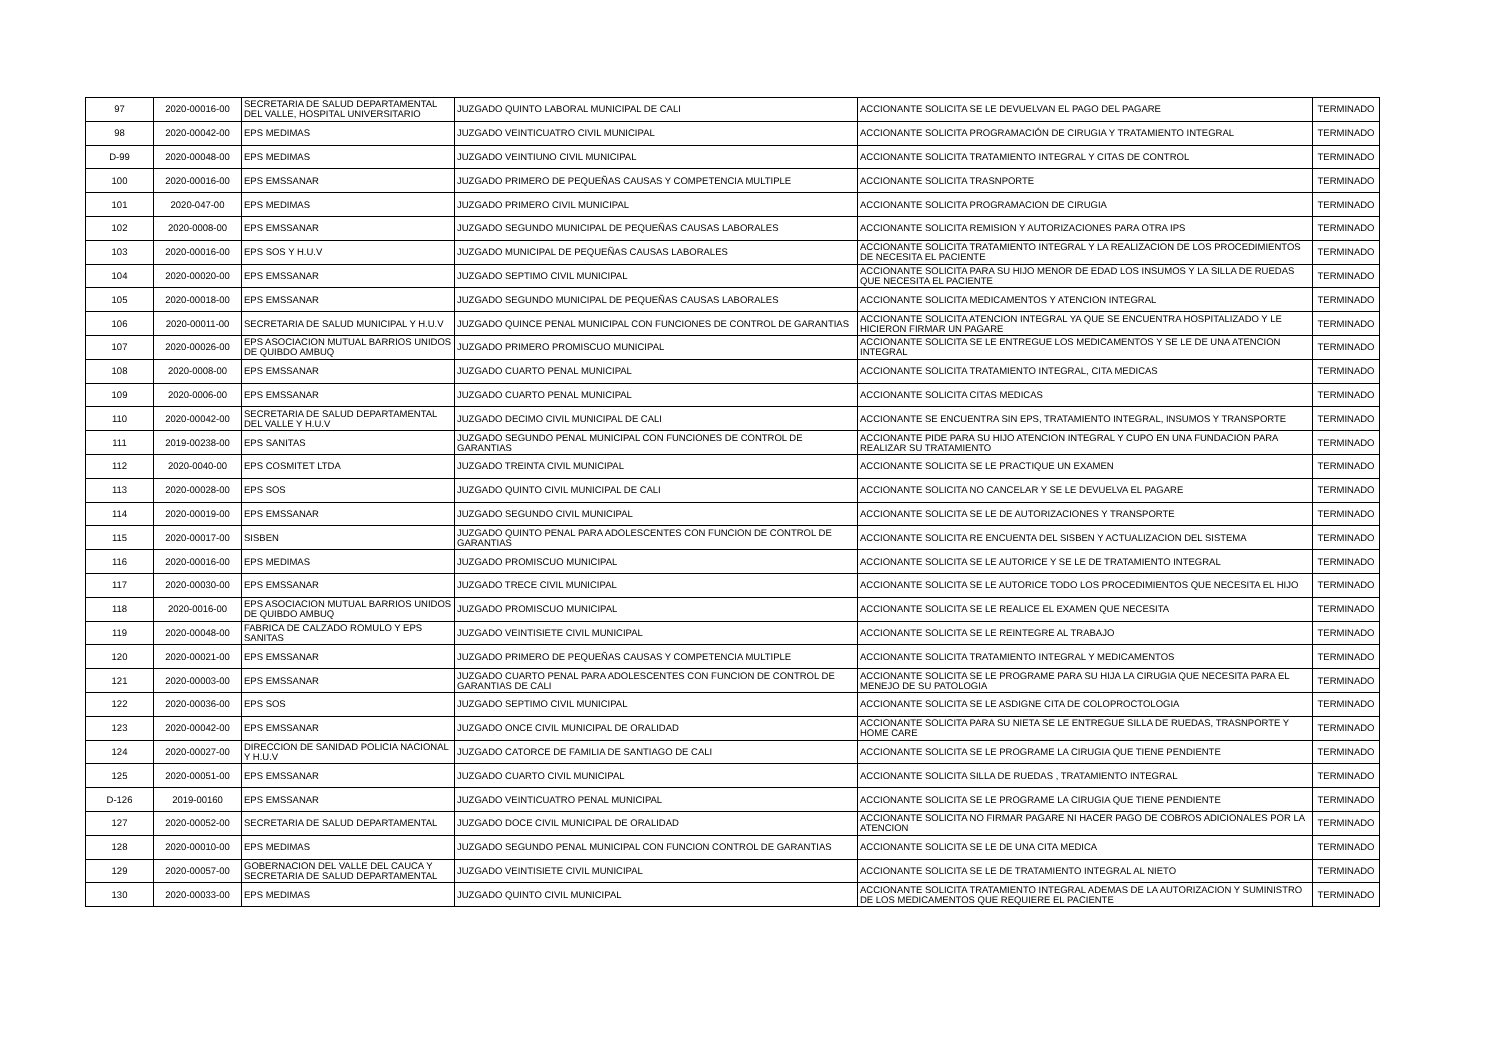| 97 | 2020-00016-00 | SECRETARIA DE SALUD DEPARTAMENTAL DEL VALLE, HOSPITAL UNIVERSITARIO | JUZGADO QUINTO LABORAL MUNICIPAL DE CALI | ACCIONANTE SOLICITA SE LE DEVUELVAN EL PAGO DEL PAGARE | TERMINADO |
| 98 | 2020-00042-00 | EPS MEDIMAS | JUZGADO VEINTICUATRO CIVIL MUNICIPAL | ACCIONANTE SOLICITA PROGRAMACIÓN DE CIRUGIA Y TRATAMIENTO INTEGRAL | TERMINADO |
| D-99 | 2020-00048-00 | EPS MEDIMAS | JUZGADO VEINTIUNO CIVIL MUNICIPAL | ACCIONANTE SOLICITA TRATAMIENTO INTEGRAL Y CITAS DE CONTROL | TERMINADO |
| 100 | 2020-00016-00 | EPS EMSSANAR | JUZGADO PRIMERO DE PEQUEÑAS CAUSAS Y COMPETENCIA MULTIPLE | ACCIONANTE SOLICITA TRASNPORTE | TERMINADO |
| 101 | 2020-047-00 | EPS MEDIMAS | JUZGADO PRIMERO CIVIL MUNICIPAL | ACCIONANTE SOLICITA PROGRAMACION DE CIRUGIA | TERMINADO |
| 102 | 2020-0008-00 | EPS EMSSANAR | JUZGADO SEGUNDO MUNICIPAL DE PEQUEÑAS CAUSAS LABORALES | ACCIONANTE SOLICITA REMISION Y AUTORIZACIONES PARA OTRA IPS | TERMINADO |
| 103 | 2020-00016-00 | EPS SOS Y H.U.V | JUZGADO MUNICIPAL DE PEQUEÑAS CAUSAS LABORALES | ACCIONANTE SOLICITA TRATAMIENTO INTEGRAL Y LA REALIZACION DE LOS PROCEDIMIENTOS DE NECESITA EL PACIENTE | TERMINADO |
| 104 | 2020-00020-00 | EPS EMSSANAR | JUZGADO SEPTIMO CIVIL MUNICIPAL | ACCIONANTE SOLICITA PARA SU HIJO MENOR DE EDAD LOS INSUMOS Y LA SILLA DE RUEDAS QUE NECESITA EL PACIENTE | TERMINADO |
| 105 | 2020-00018-00 | EPS EMSSANAR | JUZGADO SEGUNDO MUNICIPAL DE PEQUEÑAS CAUSAS LABORALES | ACCIONANTE SOLICITA MEDICAMENTOS Y ATENCION INTEGRAL | TERMINADO |
| 106 | 2020-00011-00 | SECRETARIA DE SALUD MUNICIPAL Y H.U.V | JUZGADO QUINCE PENAL MUNICIPAL CON FUNCIONES DE CONTROL DE GARANTIAS | ACCIONANTE SOLICITA ATENCION INTEGRAL YA QUE SE ENCUENTRA HOSPITALIZADO Y LE HICIERON FIRMAR UN PAGARE | TERMINADO |
| 107 | 2020-00026-00 | EPS ASOCIACION MUTUAL BARRIOS UNIDOS DE QUIBDO AMBUQ | JUZGADO PRIMERO PROMISCUO MUNICIPAL | ACCIONANTE SOLICITA SE LE ENTREGUE LOS MEDICAMENTOS Y SE LE DE UNA ATENCION INTEGRAL | TERMINADO |
| 108 | 2020-0008-00 | EPS EMSSANAR | JUZGADO CUARTO PENAL MUNICIPAL | ACCIONANTE SOLICITA TRATAMIENTO INTEGRAL, CITA MEDICAS | TERMINADO |
| 109 | 2020-0006-00 | EPS EMSSANAR | JUZGADO CUARTO PENAL MUNICIPAL | ACCIONANTE SOLICITA CITAS MEDICAS | TERMINADO |
| 110 | 2020-00042-00 | SECRETARIA DE SALUD DEPARTAMENTAL DEL VALLE Y H.U.V | JUZGADO DECIMO CIVIL MUNICIPAL DE CALI | ACCIONANTE SE ENCUENTRA SIN EPS, TRATAMIENTO INTEGRAL, INSUMOS Y TRANSPORTE | TERMINADO |
| 111 | 2019-00238-00 | EPS SANITAS | JUZGADO SEGUNDO PENAL MUNICIPAL CON FUNCIONES DE CONTROL DE GARANTIAS | ACCIONANTE PIDE PARA SU HIJO ATENCION INTEGRAL Y CUPO EN UNA FUNDACION PARA REALIZAR SU TRATAMIENTO | TERMINADO |
| 112 | 2020-0040-00 | EPS COSMITET LTDA | JUZGADO TREINTA CIVIL MUNICIPAL | ACCIONANTE SOLICITA SE LE PRACTIQUE UN EXAMEN | TERMINADO |
| 113 | 2020-00028-00 | EPS SOS | JUZGADO QUINTO CIVIL MUNICIPAL DE CALI | ACCIONANTE SOLICITA NO CANCELAR Y SE LE DEVUELVA EL PAGARE | TERMINADO |
| 114 | 2020-00019-00 | EPS EMSSANAR | JUZGADO SEGUNDO CIVIL MUNICIPAL | ACCIONANTE SOLICITA SE LE DE AUTORIZACIONES Y TRANSPORTE | TERMINADO |
| 115 | 2020-00017-00 | SISBEN | JUZGADO QUINTO PENAL PARA ADOLESCENTES CON FUNCION DE CONTROL DE GARANTIAS | ACCIONANTE SOLICITA RE ENCUENTA DEL SISBEN Y ACTUALIZACION DEL SISTEMA | TERMINADO |
| 116 | 2020-00016-00 | EPS MEDIMAS | JUZGADO PROMISCUO MUNICIPAL | ACCIONANTE SOLICITA SE LE AUTORICE Y SE LE DE TRATAMIENTO INTEGRAL | TERMINADO |
| 117 | 2020-00030-00 | EPS EMSSANAR | JUZGADO TRECE CIVIL MUNICIPAL | ACCIONANTE SOLICITA SE LE AUTORICE TODO LOS PROCEDIMIENTOS QUE NECESITA EL HIJO | TERMINADO |
| 118 | 2020-0016-00 | EPS ASOCIACION MUTUAL BARRIOS UNIDOS DE QUIBDO AMBUQ | JUZGADO PROMISCUO MUNICIPAL | ACCIONANTE SOLICITA SE LE REALICE EL EXAMEN QUE NECESITA | TERMINADO |
| 119 | 2020-00048-00 | FABRICA DE CALZADO ROMULO Y EPS SANITAS | JUZGADO VEINTISIETE CIVIL MUNICIPAL | ACCIONANTE SOLICITA SE LE REINTEGRE AL TRABAJO | TERMINADO |
| 120 | 2020-00021-00 | EPS EMSSANAR | JUZGADO PRIMERO DE PEQUEÑAS CAUSAS Y COMPETENCIA MULTIPLE | ACCIONANTE SOLICITA TRATAMIENTO INTEGRAL Y MEDICAMENTOS | TERMINADO |
| 121 | 2020-00003-00 | EPS EMSSANAR | JUZGADO CUARTO PENAL PARA ADOLESCENTES CON FUNCION DE CONTROL DE GARANTIAS DE CALI | ACCIONANTE SOLICITA SE LE PROGRAME PARA SU HIJA LA CIRUGIA QUE NECESITA PARA EL MENEJO DE SU PATOLOGIA | TERMINADO |
| 122 | 2020-00036-00 | EPS SOS | JUZGADO SEPTIMO CIVIL MUNICIPAL | ACCIONANTE SOLICITA SE LE ASDIGNE CITA DE COLOPROCTOLOGIA | TERMINADO |
| 123 | 2020-00042-00 | EPS EMSSANAR | JUZGADO ONCE CIVIL MUNICIPAL DE ORALIDAD | ACCIONANTE SOLICITA PARA SU NIETA SE LE ENTREGUE SILLA DE RUEDAS, TRASNPORTE Y HOME CARE | TERMINADO |
| 124 | 2020-00027-00 | DIRECCION DE SANIDAD POLICIA NACIONAL Y H.U.V | JUZGADO CATORCE DE FAMILIA DE SANTIAGO DE CALI | ACCIONANTE SOLICITA SE LE PROGRAME LA CIRUGIA QUE TIENE PENDIENTE | TERMINADO |
| 125 | 2020-00051-00 | EPS EMSSANAR | JUZGADO CUARTO CIVIL MUNICIPAL | ACCIONANTE SOLICITA SILLA DE RUEDAS , TRATAMIENTO INTEGRAL | TERMINADO |
| D-126 | 2019-00160 | EPS EMSSANAR | JUZGADO VEINTICUATRO PENAL MUNICIPAL | ACCIONANTE SOLICITA SE LE PROGRAME LA CIRUGIA QUE TIENE PENDIENTE | TERMINADO |
| 127 | 2020-00052-00 | SECRETARIA DE SALUD DEPARTAMENTAL | JUZGADO DOCE CIVIL MUNICIPAL DE ORALIDAD | ACCIONANTE SOLICITA NO FIRMAR PAGARE NI HACER PAGO DE COBROS ADICIONALES POR LA ATENCION | TERMINADO |
| 128 | 2020-00010-00 | EPS MEDIMAS | JUZGADO SEGUNDO PENAL MUNICIPAL CON FUNCION CONTROL DE GARANTIAS | ACCIONANTE SOLICITA SE LE DE UNA CITA MEDICA | TERMINADO |
| 129 | 2020-00057-00 | GOBERNACION DEL VALLE DEL CAUCA Y SECRETARIA DE SALUD DEPARTAMENTAL | JUZGADO VEINTISIETE CIVIL MUNICIPAL | ACCIONANTE SOLICITA SE LE DE TRATAMIENTO INTEGRAL AL NIETO | TERMINADO |
| 130 | 2020-00033-00 | EPS MEDIMAS | JUZGADO QUINTO CIVIL MUNICIPAL | ACCIONANTE SOLICITA TRATAMIENTO INTEGRAL ADEMAS DE LA AUTORIZACION Y SUMINISTRO DE LOS MEDICAMENTOS QUE REQUIERE EL PACIENTE | TERMINADO |